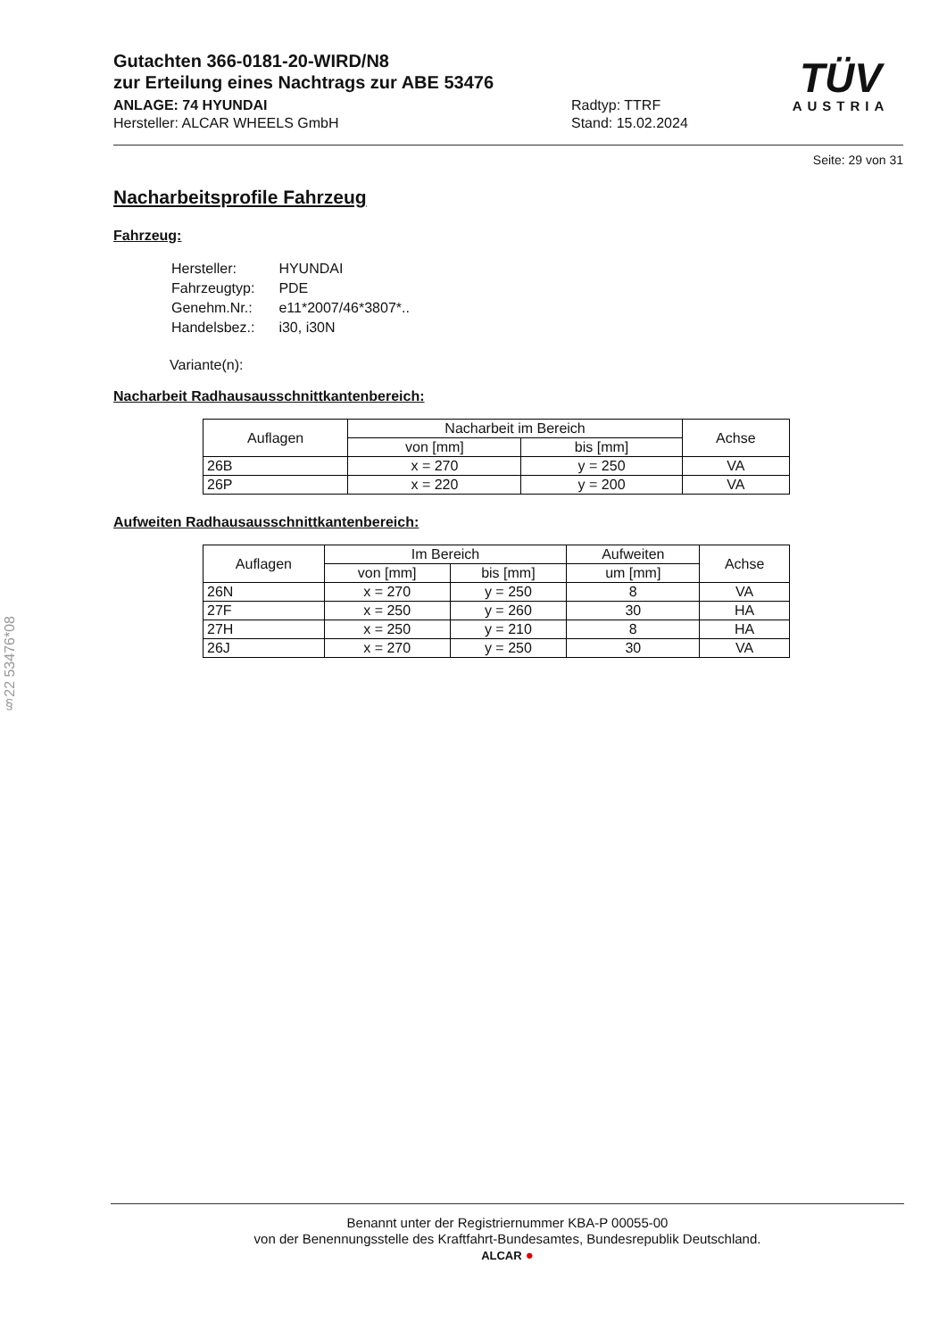TÜV
AUSTRIA
Gutachten 366-0181-20-WIRD/N8
zur Erteilung eines Nachtrags zur ABE 53476
ANLAGE: 74 HYUNDAI
Hersteller: ALCAR WHEELS GmbH
Radtyp: TTRF
Stand: 15.02.2024
Seite: 29 von 31
Nacharbeitsprofile Fahrzeug
Fahrzeug:
| Hersteller: | HYUNDAI |
| Fahrzeugtyp: | PDE |
| Genehm.Nr.: | e11*2007/46*3807*.. |
| Handelsbez.: | i30, i30N |
Variante(n):
Nacharbeit Radhausausschnittkantenbereich:
| Auflagen | Nacharbeit im Bereich | | Achse |
| --- | --- | --- | --- |
| | von [mm] | bis [mm] | |
| 26B | x = 270 | y = 250 | VA |
| 26P | x = 220 | y = 200 | VA |
Aufweiten Radhausausschnittkantenbereich:
| Auflagen | Im Bereich | | Aufweiten | Achse |
| --- | --- | --- | --- | --- |
| | von [mm] | bis [mm] | um [mm] | |
| 26N | x = 270 | y = 250 | 8 | VA |
| 27F | x = 250 | y = 260 | 30 | HA |
| 27H | x = 250 | y = 210 | 8 | HA |
| 26J | x = 270 | y = 250 | 30 | VA |
§22 53476*08
Benannt unter der Registriernummer KBA-P 00055-00
von der Benennungsstelle des Kraftfahrt-Bundesamtes, Bundesrepublik Deutschland.
ALCAR ●